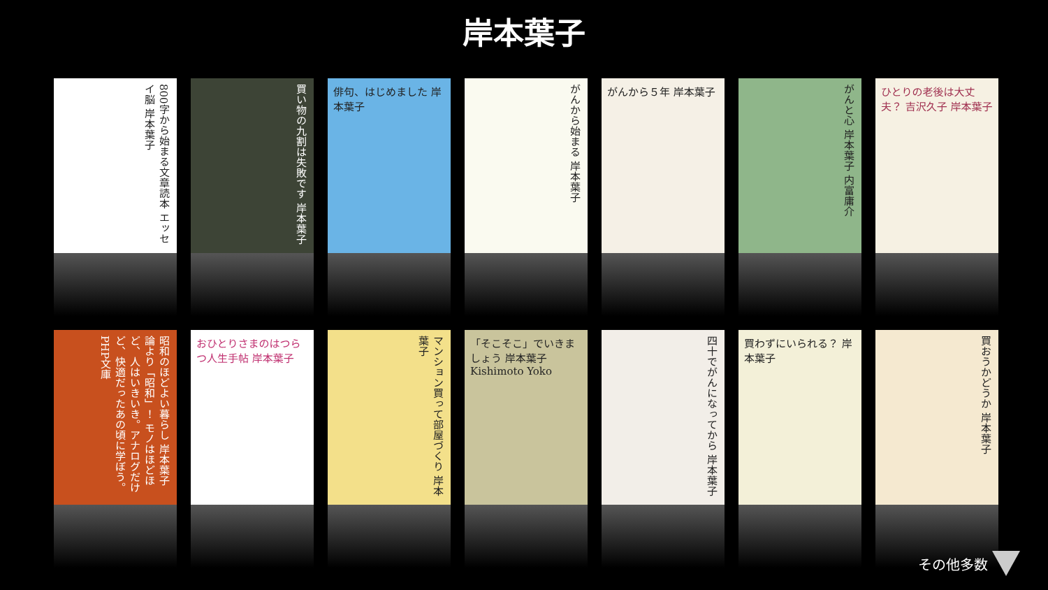岸本葉子
800字から始まる文章読本 エッセイ脳 岸本葉子
買い物の九割は失敗です 岸本葉子
俳句、はじめました 岸本葉子
がんから始まる 岸本葉子
がんから５年 岸本葉子
がんと心 岸本葉子 内富庸介
ひとりの老後は大丈夫？ 吉沢久子 岸本葉子
昭和のほどよい暮らし 岸本葉子 論より「昭和」！ モノはほどほど、人はいきいき。アナログだけど、快適だったあの頃に学ぼう。 PHP文庫
おひとりさまのはつらつ人生手帖 岸本葉子
マンション買って部屋づくり 岸本葉子
「そこそこ」でいきましょう 岸本葉子 Kishimoto Yoko
四十でがんになってから 岸本葉子
買わずにいられる？ 岸本葉子
買おうかどうか 岸本葉子
その他多数